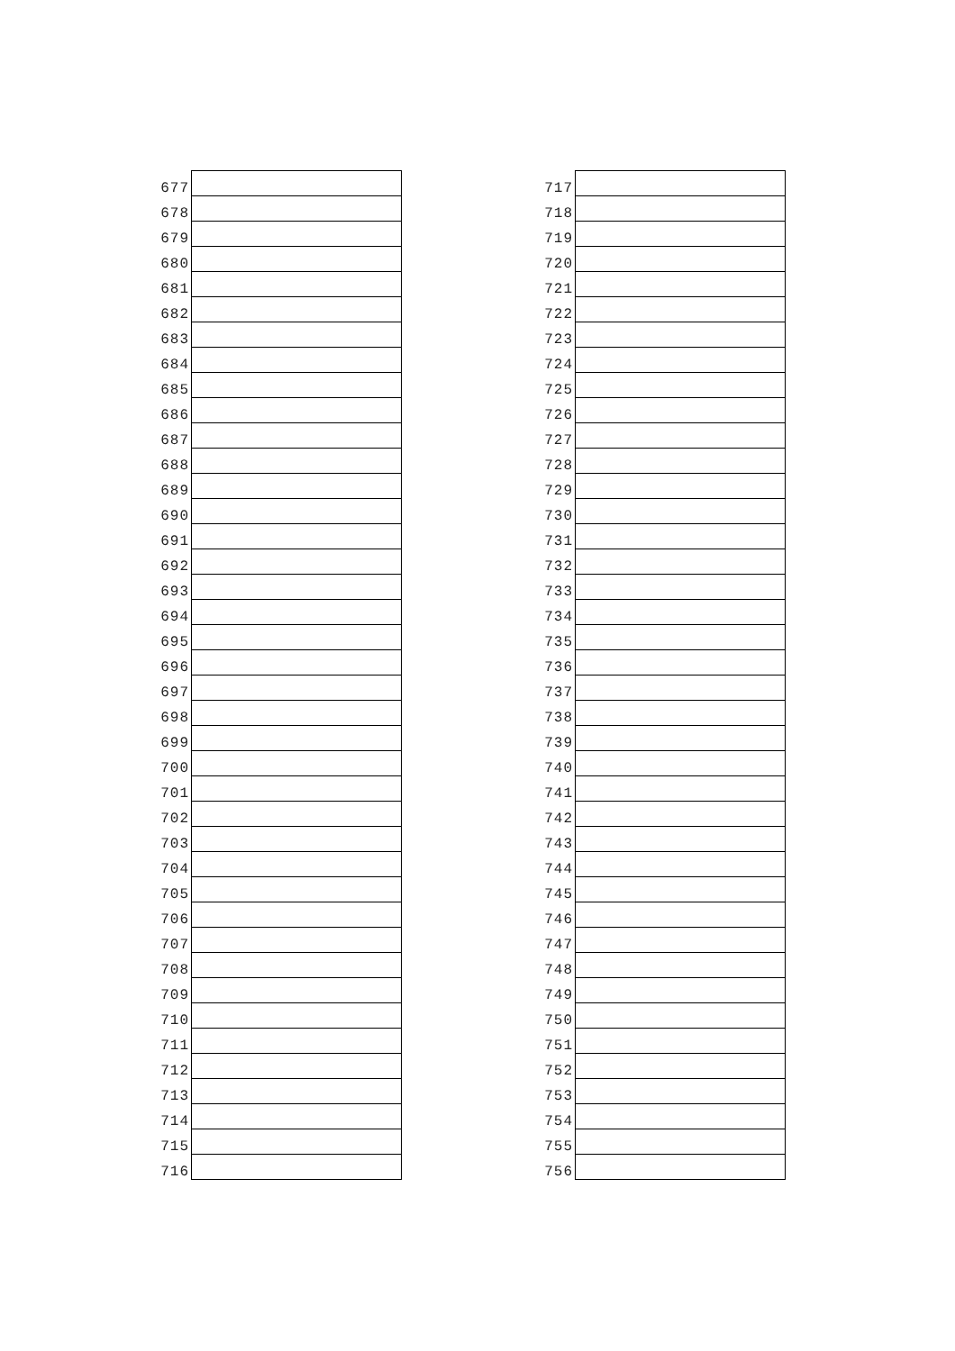| 677 | |
| 678 | |
| 679 | |
| 680 | |
| 681 | |
| 682 | |
| 683 | |
| 684 | |
| 685 | |
| 686 | |
| 687 | |
| 688 | |
| 689 | |
| 690 | |
| 691 | |
| 692 | |
| 693 | |
| 694 | |
| 695 | |
| 696 | |
| 697 | |
| 698 | |
| 699 | |
| 700 | |
| 701 | |
| 702 | |
| 703 | |
| 704 | |
| 705 | |
| 706 | |
| 707 | |
| 708 | |
| 709 | |
| 710 | |
| 711 | |
| 712 | |
| 713 | |
| 714 | |
| 715 | |
| 716 | |
| 717 | |
| 718 | |
| 719 | |
| 720 | |
| 721 | |
| 722 | |
| 723 | |
| 724 | |
| 725 | |
| 726 | |
| 727 | |
| 728 | |
| 729 | |
| 730 | |
| 731 | |
| 732 | |
| 733 | |
| 734 | |
| 735 | |
| 736 | |
| 737 | |
| 738 | |
| 739 | |
| 740 | |
| 741 | |
| 742 | |
| 743 | |
| 744 | |
| 745 | |
| 746 | |
| 747 | |
| 748 | |
| 749 | |
| 750 | |
| 751 | |
| 752 | |
| 753 | |
| 754 | |
| 755 | |
| 756 | |